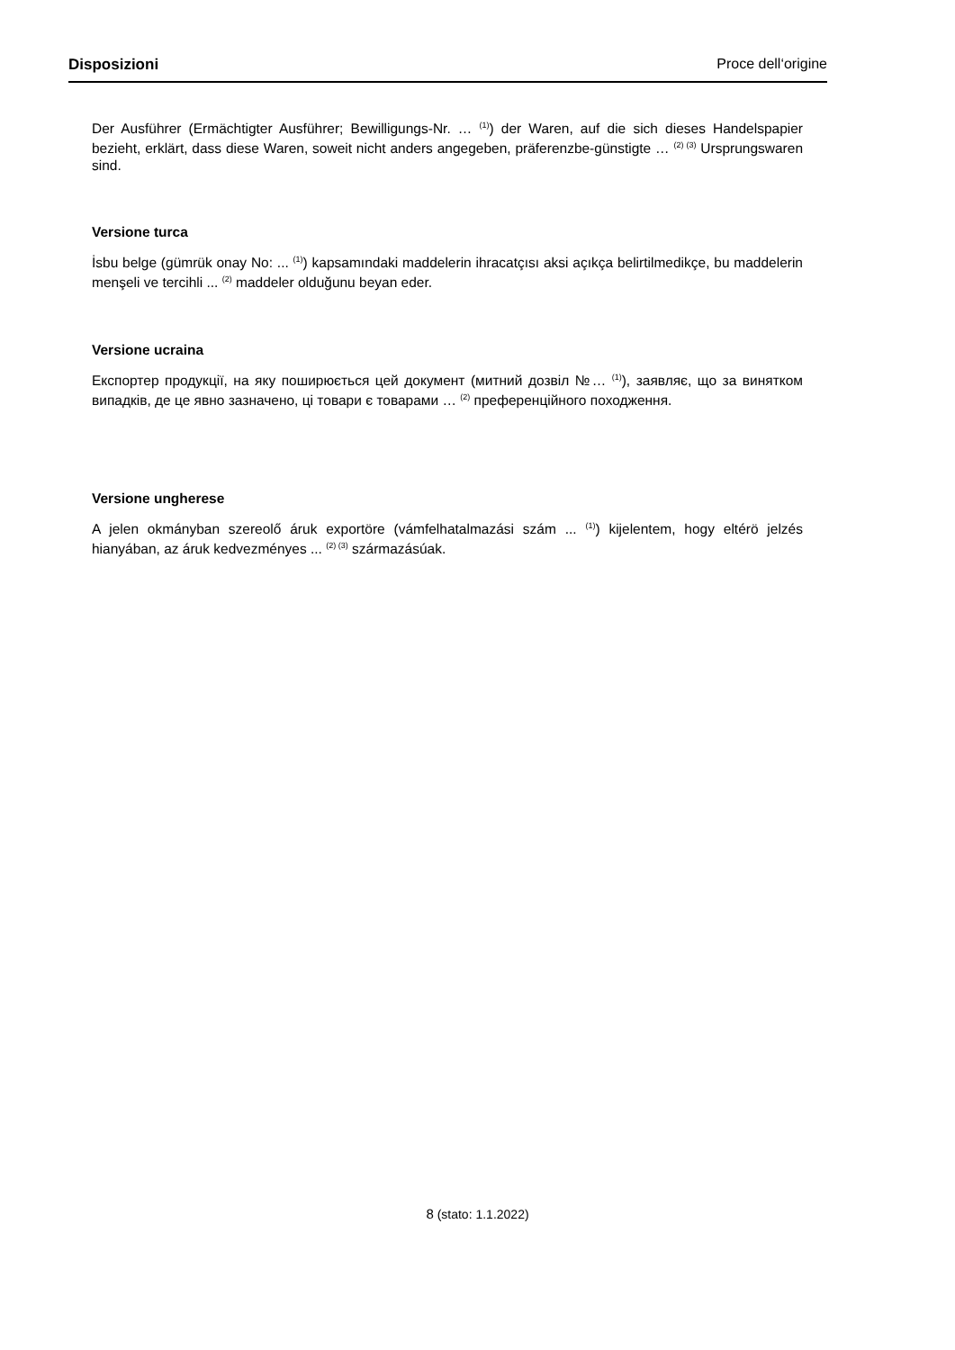Disposizioni Proce dell‘origine
Der Ausführer (Ermächtigter Ausführer; Bewilligungs-Nr. … <sup>(1)</sup>) der Waren, auf die sich dieses Handelspapier bezieht, erklärt, dass diese Waren, soweit nicht anders angegeben, präferenzbe-günstigte … <sup>(2) (3)</sup> Ursprungswaren sind.
Versione turca
İsbu belge (gümrük onay No: ... <sup>(1)</sup>) kapsamındaki maddelerin ihracatçısı aksi açıkça belirtilmedikçe, bu maddelerin menşeli ve tercihli ... <sup>(2)</sup> maddeler olduğunu beyan eder.
Versione ucraina
Експортер продукції, на яку поширюється цей документ (митний дозвіл №… <sup>(1)</sup>), заявляє, що за винятком випадків, де це явно зазначено, ці товари є товарами … <sup>(2)</sup> преференційного походження.
Versione ungherese
A jelen okmányban szereolő áruk exportöre (vámfelhatalmazási szám ... <sup>(1)</sup>) kijelentem, hogy eltérö jelzés hianyában, az áruk kedvezményes ... <sup>(2) (3)</sup> származásúak.
8 (stato: 1.1.2022)